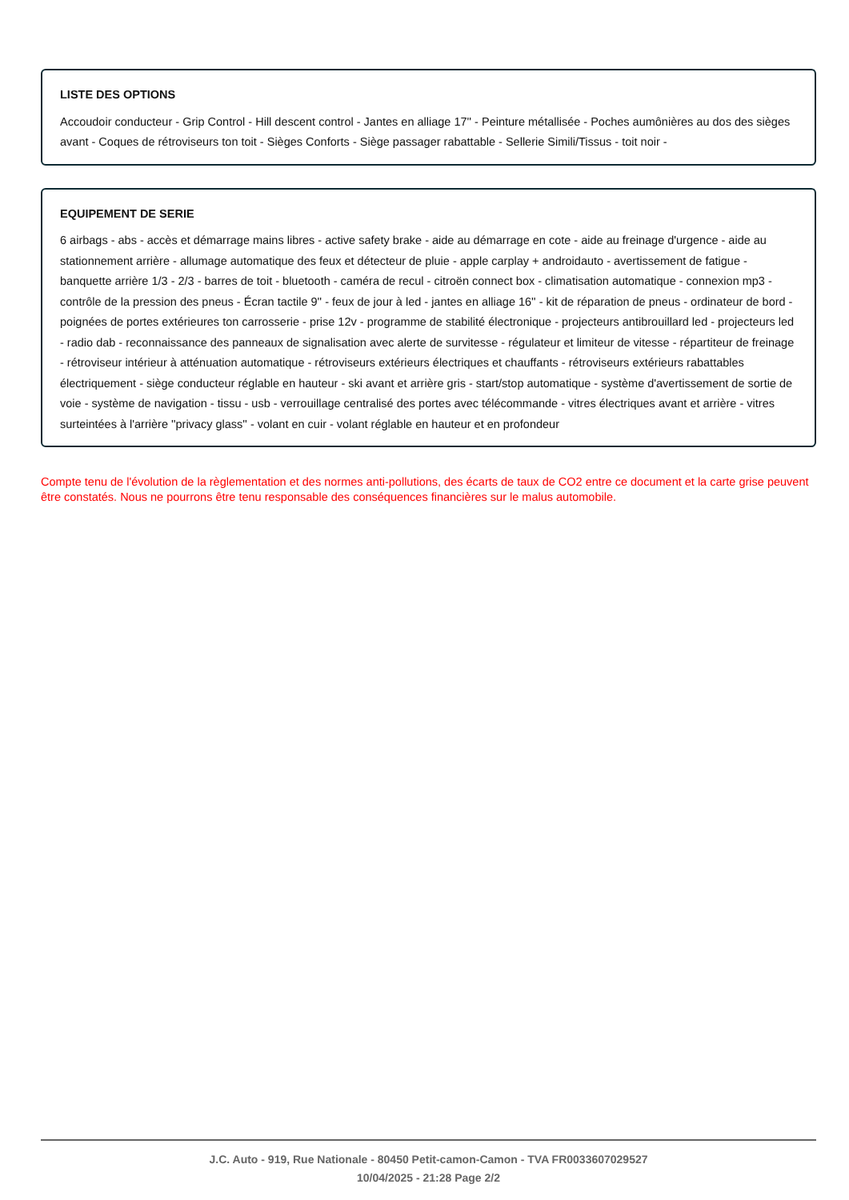LISTE DES OPTIONS
Accoudoir conducteur - Grip Control - Hill descent control - Jantes en alliage 17'' - Peinture métallisée - Poches aumônières au dos des sièges avant - Coques de rétroviseurs ton toit - Sièges Conforts - Siège passager rabattable - Sellerie Simili/Tissus - toit noir -
EQUIPEMENT DE SERIE
6 airbags - abs - accès et démarrage mains libres - active safety brake - aide au démarrage en cote - aide au freinage d'urgence - aide au stationnement arrière - allumage automatique des feux et détecteur de pluie - apple carplay + androidauto - avertissement de fatigue - banquette arrière 1/3 - 2/3 - barres de toit - bluetooth - caméra de recul - citroën connect box - climatisation automatique - connexion mp3 - contrôle de la pression des pneus - Écran tactile 9'' - feux de jour à led - jantes en alliage 16'' - kit de réparation de pneus - ordinateur de bord - poignées de portes extérieures ton carrosserie - prise 12v - programme de stabilité électronique - projecteurs antibrouillard led - projecteurs led - radio dab - reconnaissance des panneaux de signalisation avec alerte de survitesse - régulateur et limiteur de vitesse - répartiteur de freinage - rétroviseur intérieur à atténuation automatique - rétroviseurs extérieurs électriques et chauffants - rétroviseurs extérieurs rabattables électriquement - siège conducteur réglable en hauteur - ski avant et arrière gris - start/stop automatique - système d'avertissement de sortie de voie - système de navigation - tissu - usb - verrouillage centralisé des portes avec télécommande - vitres électriques avant et arrière - vitres surteintées à l'arrière ''privacy glass'' - volant en cuir - volant réglable en hauteur et en profondeur
Compte tenu de l'évolution de la règlementation et des normes anti-pollutions, des écarts de taux de CO2 entre ce document et la carte grise peuvent être constatés. Nous ne pourrons être tenu responsable des conséquences financières sur le malus automobile.
J.C. Auto - 919, Rue Nationale - 80450 Petit-camon-Camon - TVA FR0033607029527
10/04/2025 - 21:28 Page 2/2